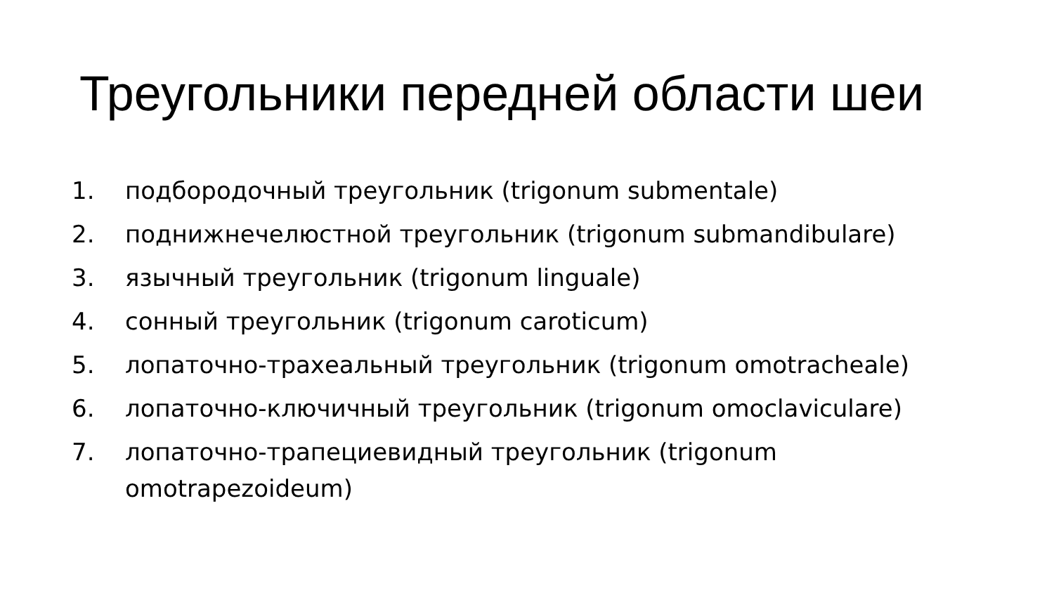Треугольники передней области шеи
1. подбородочный треугольник (trigonum submentale)
2. поднижнечелюстной треугольник (trigonum submandibulare)
3. язычный треугольник (trigonum linguale)
4. сонный треугольник (trigonum caroticum)
5. лопаточно-трахеальный треугольник (trigonum omotracheale)
6. лопаточно-ключичный треугольник (trigonum omoclaviculare)
7. лопаточно-трапециевидный треугольник (trigonum omotrapezoideum)